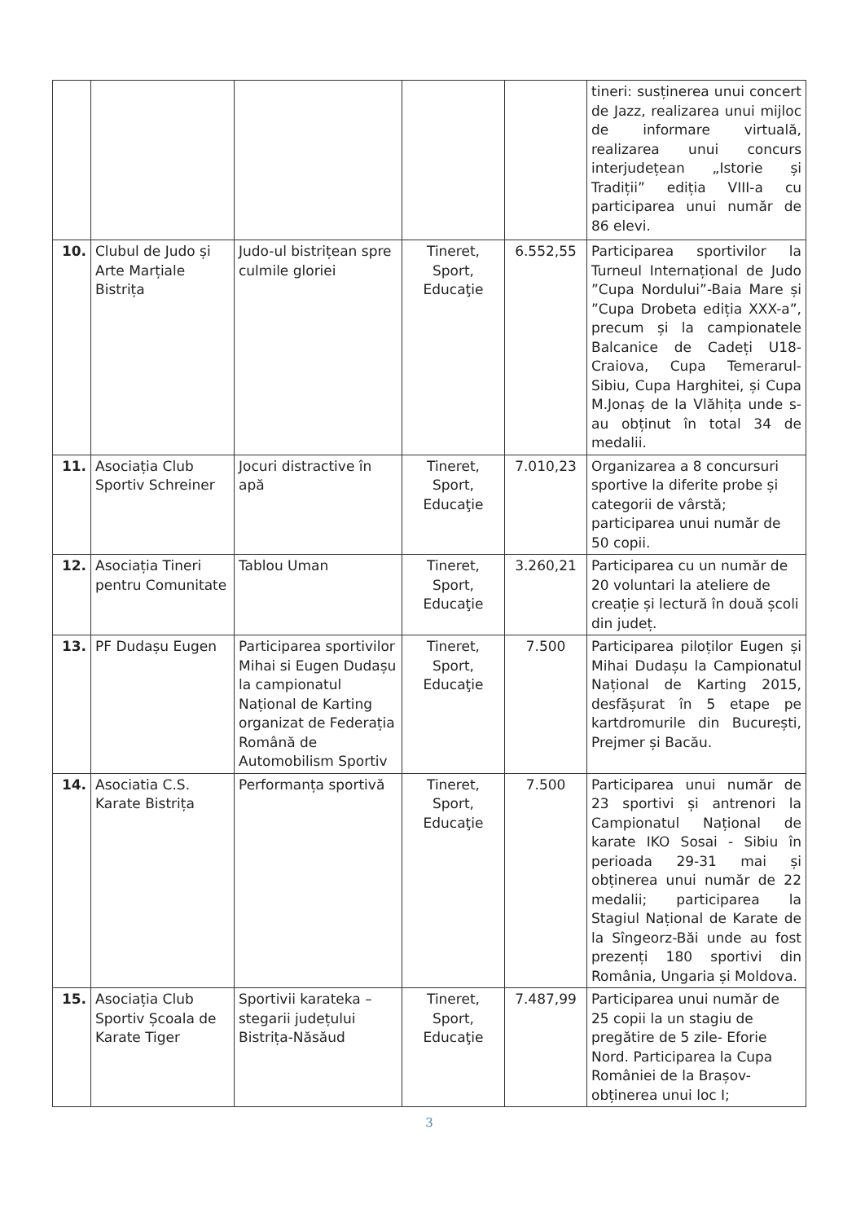| | | | | | tineri: susținerea unui concert de Jazz, realizarea unui mijloc de informare virtuală, realizarea unui concurs interjudețean „Istorie și Tradiții” ediția VIII-a cu participarea unui număr de 86 elevi. |
| 10. | Clubul de Judo și Arte Marțiale Bistrița | Judo-ul bistrițean spre culmile gloriei | Tineret, Sport, Educaţie | 6.552,55 | Participarea sportivilor la Turneul Internațional de Judo ”Cupa Nordului”-Baia Mare și ”Cupa Drobeta ediția XXX-a”, precum și la campionatele Balcanice de Cadeți U18-Craiova, Cupa Temerarul-Sibiu, Cupa Harghitei, și Cupa M.Jonaș de la Vlăhița unde s-au obținut în total 34 de medalii. |
| 11. | Asociația Club Sportiv Schreiner | Jocuri distractive în apă | Tineret, Sport, Educaţie | 7.010,23 | Organizarea a 8 concursuri sportive la diferite probe și categorii de vârstă; participarea unui număr de 50 copii. |
| 12. | Asociația Tineri pentru Comunitate | Tablou Uman | Tineret, Sport, Educaţie | 3.260,21 | Participarea cu un număr de 20 voluntari la ateliere de creație și lectură în două școli din județ. |
| 13. | PF Dudașu Eugen | Participarea sportivilor Mihai si Eugen Dudașu la campionatul Național de Karting organizat de Federația Română de Automobilism Sportiv | Tineret, Sport, Educaţie | 7.500 | Participarea piloților Eugen și Mihai Dudașu la Campionatul Național de Karting 2015, desfășurat în 5 etape pe kartdromurile din București, Prejmer și Bacău. |
| 14. | Asociatia C.S. Karate Bistrița | Performanța sportivă | Tineret, Sport, Educaţie | 7.500 | Participarea unui număr de 23 sportivi și antrenori la Campionatul Național de karate IKO Sosai - Sibiu în perioada 29-31 mai și obținerea unui număr de 22 medalii; participarea la Stagiul Național de Karate de la Sîngeorz-Băi unde au fost prezenți 180 sportivi din România, Ungaria și Moldova. |
| 15. | Asociația Club Sportiv Școala de Karate Tiger | Sportivii karateka – stegarii județului Bistrița-Năsăud | Tineret, Sport, Educaţie | 7.487,99 | Participarea unui număr de 25 copii la un stagiu de pregătire de 5 zile- Eforie Nord. Participarea la Cupa României de la Brașov-obținerea unui loc I; |
3